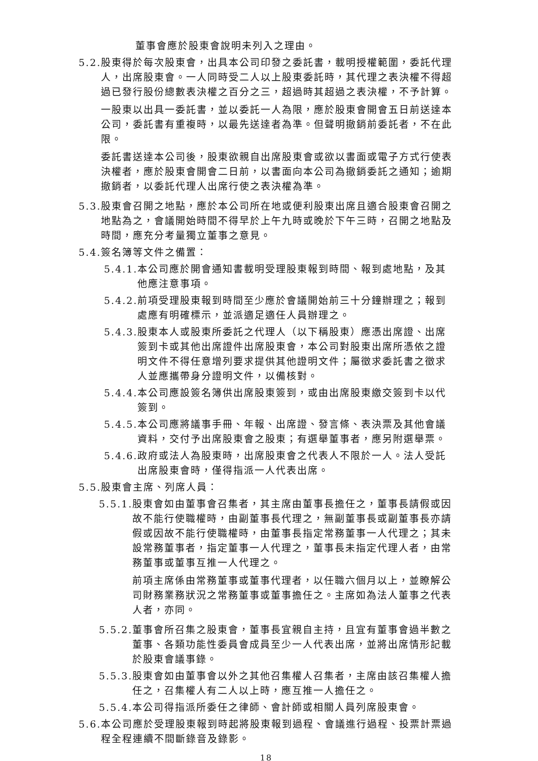董事會應於股東會說明未列入之理由。
5.2. 股東得於每次股東會，出具本公司印發之委託書，載明授權範圍，委託代理人，出席股東會。一人同時受二人以上股東委託時，其代理之表決權不得超過已發行股份總數表決權之百分之三，超過時其超過之表決權，不予計算。
一股東以出具一委託書，並以委託一人為限，應於股東會開會五日前送達本公司，委託書有重複時，以最先送達者為準。但聲明撤銷前委託者，不在此限。
委託書送達本公司後，股東欲親自出席股東會或欲以書面或電子方式行使表決權者，應於股東會開會二日前，以書面向本公司為撤銷委託之通知；逾期撤銷者，以委託代理人出席行使之表決權為準。
5.3. 股東會召開之地點，應於本公司所在地或便利股東出席且適合股東會召開之地點為之，會議開始時間不得早於上午九時或晚於下午三時，召開之地點及時間，應充分考量獨立董事之意見。
5.4. 簽名簿等文件之備置：
5.4.1. 本公司應於開會通知書載明受理股東報到時間、報到處地點，及其他應注意事項。
5.4.2. 前項受理股東報到時間至少應於會議開始前三十分鐘辦理之；報到處應有明確標示，並派適足適任人員辦理之。
5.4.3. 股東本人或股東所委託之代理人（以下稱股東）應憑出席證、出席簽到卡或其他出席證件出席股東會，本公司對股東出席所憑依之證明文件不得任意增列要求提供其他證明文件；屬徵求委託書之徵求人並應攜帶身分證明文件，以備核對。
5.4.4. 本公司應設簽名簿供出席股東簽到，或由出席股東繳交簽到卡以代簽到。
5.4.5. 本公司應將議事手冊、年報、出席證、發言條、表決票及其他會議資料，交付予出席股東會之股東；有選舉董事者，應另附選舉票。
5.4.6. 政府或法人為股東時，出席股東會之代表人不限於一人。法人受託出席股東會時，僅得指派一人代表出席。
5.5. 股東會主席、列席人員：
5.5.1. 股東會如由董事會召集者，其主席由董事長擔任之，董事長請假或因故不能行使職權時，由副董事長代理之，無副董事長或副董事長亦請假或因故不能行使職權時，由董事長指定常務董事一人代理之；其未設常務董事者，指定董事一人代理之，董事長未指定代理人者，由常務董事或董事互推一人代理之。
前項主席係由常務董事或董事代理者，以任職六個月以上，並瞭解公司財務業務狀況之常務董事或董事擔任之。主席如為法人董事之代表人者，亦同。
5.5.2. 董事會所召集之股東會，董事長宜親自主持，且宜有董事會過半數之董事、各類功能性委員會成員至少一人代表出席，並將出席情形記載於股東會議事錄。
5.5.3. 股東會如由董事會以外之其他召集權人召集者，主席由該召集權人擔任之，召集權人有二人以上時，應互推一人擔任之。
5.5.4. 本公司得指派所委任之律師、會計師或相關人員列席股東會。
5.6. 本公司應於受理股東報到時起將股東報到過程、會議進行過程、投票計票過程全程連續不間斷錄音及錄影。
18